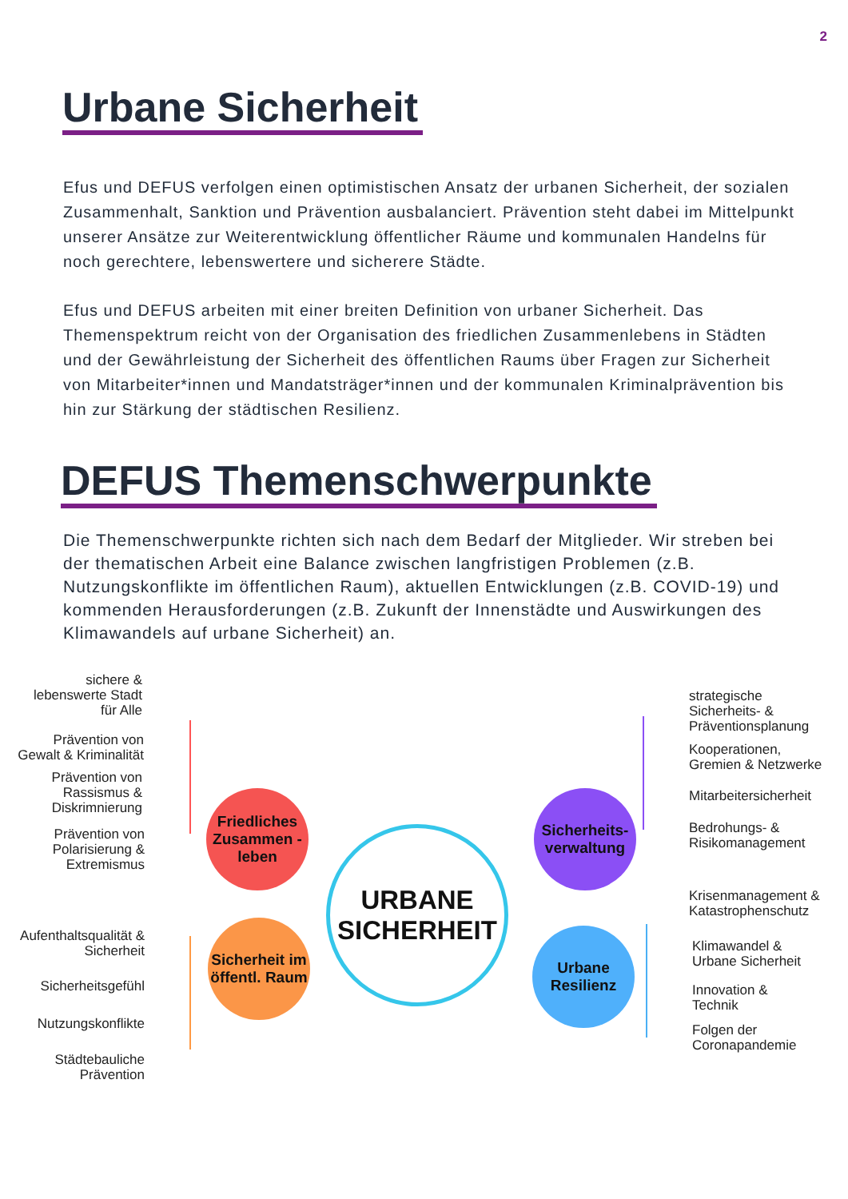2
Urbane Sicherheit
Efus und DEFUS verfolgen einen optimistischen Ansatz der urbanen Sicherheit, der sozialen Zusammenhalt, Sanktion und Prävention ausbalanciert. Prävention steht dabei im Mittelpunkt unserer Ansätze zur Weiterentwicklung öffentlicher Räume und kommunalen Handelns für noch gerechtere, lebenswertere und sicherere Städte.
Efus und DEFUS arbeiten mit einer breiten Definition von urbaner Sicherheit. Das Themenspektrum reicht von der Organisation des friedlichen Zusammenlebens in Städten und der Gewährleistung der Sicherheit des öffentlichen Raums über Fragen zur Sicherheit von Mitarbeiter*innen und Mandatsträger*innen und der kommunalen Kriminalprävention bis hin zur Stärkung der städtischen Resilienz.
DEFUS Themenschwerpunkte
Die Themenschwerpunkte richten sich nach dem Bedarf der Mitglieder. Wir streben bei der thematischen Arbeit eine Balance zwischen langfristigen Problemen (z.B. Nutzungskonflikte im öffentlichen Raum), aktuellen Entwicklungen (z.B. COVID-19) und kommenden Herausforderungen (z.B. Zukunft der Innenstädte und Auswirkungen des Klimawandels auf urbane Sicherheit) an.
sichere & lebenswerte Stadt für Alle
Prävention von Gewalt & Kriminalität
Prävention von Rassismus & Diskrimnierung
Prävention von Polarisierung & Extremismus
Friedliches Zusammen -leben
URBANE SICHERHEIT
Sicherheits-verwaltung
Aufenthaltsqualität & Sicherheit
Sicherheitsgefühl
Nutzungskonflikte
Städtebauliche Prävention
Sicherheit im öffentl. Raum
Urbane Resilienz
strategische
Sicherheits- &
Präventionsplanung
Kooperationen,
Gremien & Netzwerke
Mitarbeitersicherheit
Bedrohungs- &
Risikomanagement
Krisenmanagement &
Katastrophenschutz
Klimawandel &
Urbane Sicherheit
Innovation &
Technik
Folgen der
Coronapandemie